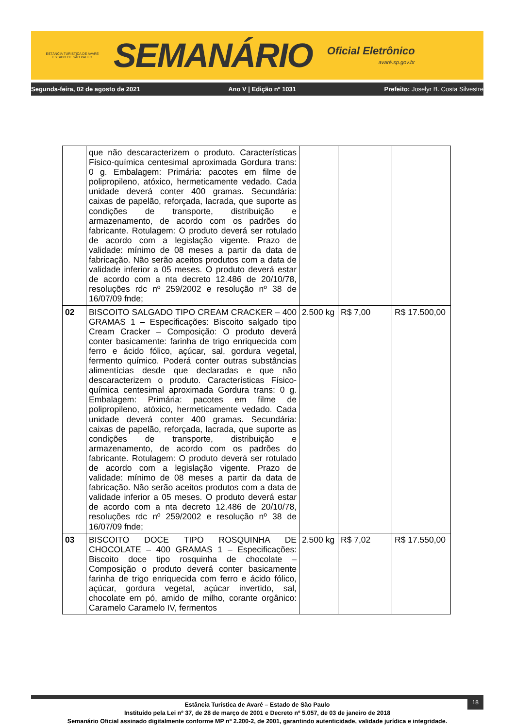ESTÂNCIA TURÍSTICA DE AVARÉ
ESTADO DE SÃO PAULO
SEMANÁRIO
Oficial Eletrônico
avaré.sp.gov.br
Segunda-feira, 02 de agosto de 2021 Ano V | Edição nº 1031 Prefeito: Joselyr B. Costa Silvestre
| | que não descaracterizem o produto. Características Físico-química centesimal aproximada Gordura trans: 0 g. Embalagem: Primária: pacotes em filme de polipropileno, atóxico, hermeticamente vedado. Cada unidade deverá conter 400 gramas. Secundária: caixas de papelão, reforçada, lacrada, que suporte as condições de transporte, distribuição e armazenamento, de acordo com os padrões do fabricante. Rotulagem: O produto deverá ser rotulado de acordo com a legislação vigente. Prazo de validade: mínimo de 08 meses a partir da data de fabricação. Não serão aceitos produtos com a data de validade inferior a 05 meses. O produto deverá estar de acordo com a nta decreto 12.486 de 20/10/78, resoluções rdc nº 259/2002 e resolução nº 38 de 16/07/09 fnde; | | | |
| 02 | BISCOITO SALGADO TIPO CREAM CRACKER – 400 GRAMAS 1 – Especificações: Biscoito salgado tipo Cream Cracker – Composição: O produto deverá conter basicamente: farinha de trigo enriquecida com ferro e ácido fólico, açúcar, sal, gordura vegetal, fermento químico. Poderá conter outras substâncias alimentícias desde que declaradas e que não descaracterizem o produto. Características Físico-química centesimal aproximada Gordura trans: 0 g. Embalagem: Primária: pacotes em filme de polipropileno, atóxico, hermeticamente vedado. Cada unidade deverá conter 400 gramas. Secundária: caixas de papelão, reforçada, lacrada, que suporte as condições de transporte, distribuição e armazenamento, de acordo com os padrões do fabricante. Rotulagem: O produto deverá ser rotulado de acordo com a legislação vigente. Prazo de validade: mínimo de 08 meses a partir da data de fabricação. Não serão aceitos produtos com a data de validade inferior a 05 meses. O produto deverá estar de acordo com a nta decreto 12.486 de 20/10/78, resoluções rdc nº 259/2002 e resolução nº 38 de 16/07/09 fnde; | 2.500 kg | R$ 7,00 | R$ 17.500,00 |
| 03 | BISCOITO DOCE TIPO ROSQUINHA DE CHOCOLATE – 400 GRAMAS 1 – Especificações: Biscoito doce tipo rosquinha de chocolate – Composição o produto deverá conter basicamente farinha de trigo enriquecida com ferro e ácido fólico, açúcar, gordura vegetal, açúcar invertido, sal, chocolate em pó, amido de milho, corante orgânico: Caramelo Caramelo IV, fermentos | 2.500 kg | R$ 7,02 | R$ 17.550,00 |
Estância Turística de Avaré – Estado de São Paulo
Instituído pela Lei nº 37, de 28 de março de 2001 e Decreto nº 5.057, de 03 de janeiro de 2018
Semanário Oficial assinado digitalmente conforme MP nº 2.200-2, de 2001, garantindo autenticidade, validade jurídica e integridade.
18